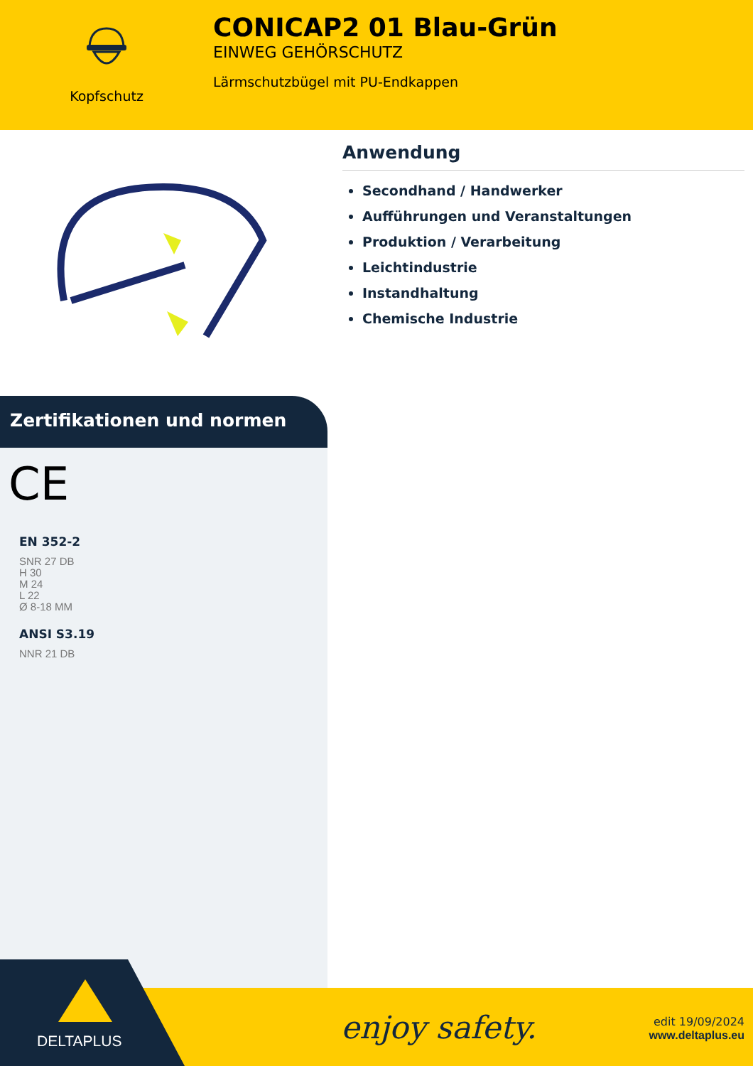Kopfschutz
CONICAP2 01 Blau-Grün
EINWEG GEHÖRSCHUTZ
Lärmschutzbügel mit PU-Endkappen
Anwendung
Secondhand / Handwerker
Aufführungen und Veranstaltungen
Produktion / Verarbeitung
Leichtindustrie
Instandhaltung
Chemische Industrie
Zertifikationen und normen
CE
EN 352-2
SNR 27 DB
H 30
M 24
L 22
Ø 8-18 MM
ANSI S3.19
NNR 21 DB
DELTAPLUS
enjoy safety.
edit 19/09/2024
www.deltaplus.eu